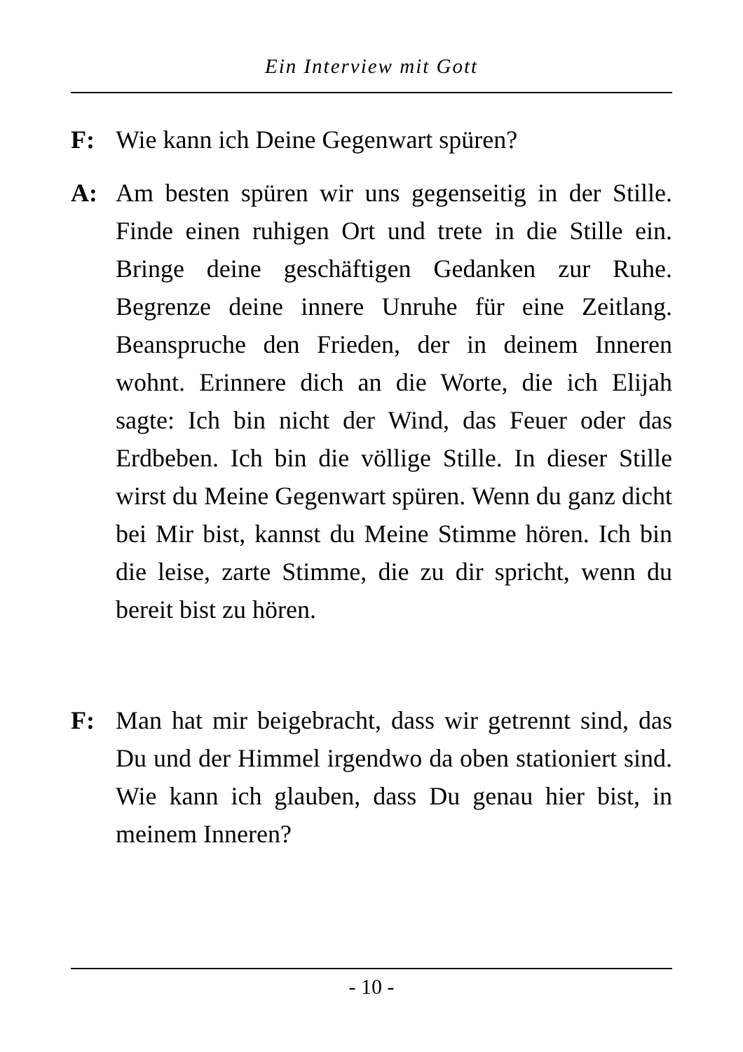Ein Interview mit Gott
F: Wie kann ich Deine Gegenwart spüren?
A: Am besten spüren wir uns gegenseitig in der Stille. Finde einen ruhigen Ort und trete in die Stille ein. Bringe deine geschäftigen Gedanken zur Ruhe. Begrenze deine innere Unruhe für eine Zeitlang. Beanspruche den Frieden, der in deinem Inneren wohnt. Erinnere dich an die Worte, die ich Elijah sagte: Ich bin nicht der Wind, das Feuer oder das Erdbeben. Ich bin die völlige Stille. In dieser Stille wirst du Meine Gegenwart spüren. Wenn du ganz dicht bei Mir bist, kannst du Meine Stimme hören. Ich bin die leise, zarte Stimme, die zu dir spricht, wenn du bereit bist zu hören.
F: Man hat mir beigebracht, dass wir getrennt sind, das Du und der Himmel irgendwo da oben stationiert sind. Wie kann ich glauben, dass Du genau hier bist, in meinem Inneren?
- 10 -